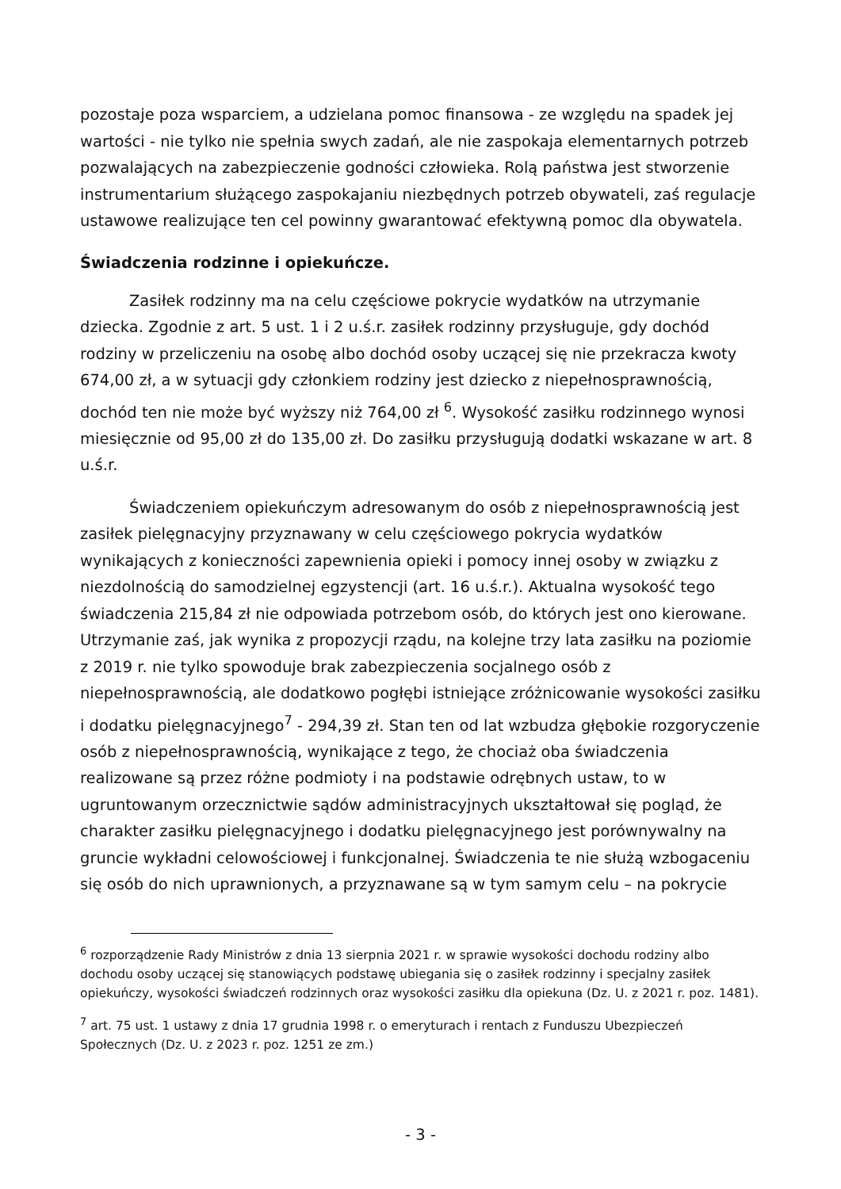pozostaje poza wsparciem, a udzielana pomoc finansowa - ze względu na spadek jej wartości - nie tylko nie spełnia swych zadań, ale nie zaspokaja elementarnych potrzeb pozwalających na zabezpieczenie godności człowieka. Rolą państwa jest stworzenie instrumentarium służącego zaspokajaniu niezbędnych potrzeb obywateli, zaś regulacje ustawowe realizujące ten cel powinny gwarantować efektywną pomoc dla obywatela.
Świadczenia rodzinne i opiekuńcze.
Zasiłek rodzinny ma na celu częściowe pokrycie wydatków na utrzymanie dziecka. Zgodnie z art. 5 ust. 1 i 2 u.ś.r. zasiłek rodzinny przysługuje, gdy dochód rodziny w przeliczeniu na osobę albo dochód osoby uczącej się nie przekracza kwoty 674,00 zł, a w sytuacji gdy członkiem rodziny jest dziecko z niepełnosprawnością, dochód ten nie może być wyższy niż 764,00 zł <sup>6</sup>. Wysokość zasiłku rodzinnego wynosi miesięcznie od 95,00 zł do 135,00 zł. Do zasiłku przysługują dodatki wskazane w art. 8 u.ś.r.
Świadczeniem opiekuńczym adresowanym do osób z niepełnosprawnością jest zasiłek pielęgnacyjny przyznawany w celu częściowego pokrycia wydatków wynikających z konieczności zapewnienia opieki i pomocy innej osoby w związku z niezdolnością do samodzielnej egzystencji (art. 16 u.ś.r.). Aktualna wysokość tego świadczenia 215,84 zł nie odpowiada potrzebom osób, do których jest ono kierowane. Utrzymanie zaś, jak wynika z propozycji rządu, na kolejne trzy lata zasiłku na poziomie z 2019 r. nie tylko spowoduje brak zabezpieczenia socjalnego osób z niepełnosprawnością, ale dodatkowo pogłębi istniejące zróżnicowanie wysokości zasiłku i dodatku pielęgnacyjnego<sup>7</sup> - 294,39 zł. Stan ten od lat wzbudza głębokie rozgoryczenie osób z niepełnosprawnością, wynikające z tego, że chociaż oba świadczenia realizowane są przez różne podmioty i na podstawie odrębnych ustaw, to w ugruntowanym orzecznictwie sądów administracyjnych ukształtował się pogląd, że charakter zasiłku pielęgnacyjnego i dodatku pielęgnacyjnego jest porównywalny na gruncie wykładni celowościowej i funkcjonalnej. Świadczenia te nie służą wzbogaceniu się osób do nich uprawnionych, a przyznawane są w tym samym celu – na pokrycie
<sup>6</sup> rozporządzenie Rady Ministrów z dnia 13 sierpnia 2021 r. w sprawie wysokości dochodu rodziny albo dochodu osoby uczącej się stanowiących podstawę ubiegania się o zasiłek rodzinny i specjalny zasiłek opiekuńczy, wysokości świadczeń rodzinnych oraz wysokości zasiłku dla opiekuna (Dz. U. z 2021 r. poz. 1481).
<sup>7</sup> art. 75 ust. 1 ustawy z dnia 17 grudnia 1998 r. o emeryturach i rentach z Funduszu Ubezpieczeń Społecznych (Dz. U. z 2023 r. poz. 1251 ze zm.)
- 3 -